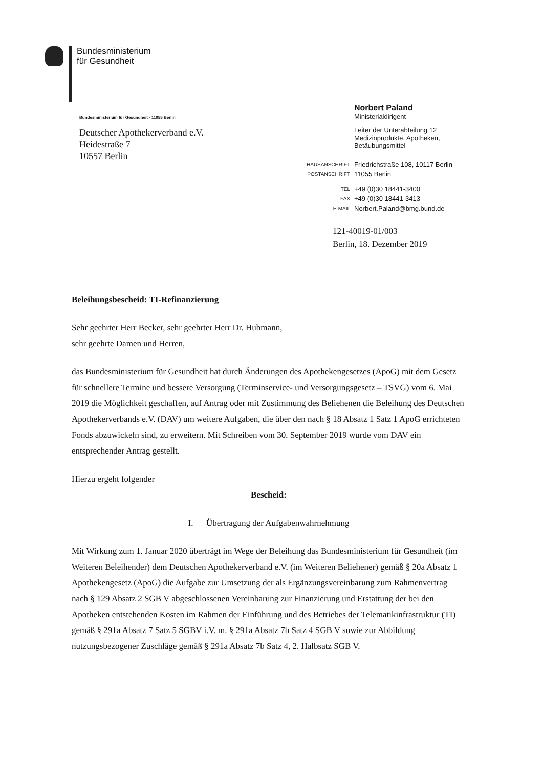Bundesministerium
für Gesundheit
Bundesministerium für Gesundheit · 11055 Berlin
Deutscher Apothekerverband e.V.
Heidestraße 7
10557 Berlin
| | Norbert Paland Ministerialdirigent |
| | Leiter der Unterabteilung 12 Medizinprodukte, Apotheken, Betäubungsmittel |
| HAUSANSCHRIFT | Friedrichstraße 108, 10117 Berlin |
| POSTANSCHRIFT | 11055 Berlin |
| TEL | +49 (0)30 18441-3400 |
| FAX | +49 (0)30 18441-3413 |
| E-MAIL | Norbert.Paland@bmg.bund.de |
121-40019-01/003
Berlin, 18. Dezember 2019
Beleihungsbescheid: TI-Refinanzierung
Sehr geehrter Herr Becker, sehr geehrter Herr Dr. Hubmann,
sehr geehrte Damen und Herren,
das Bundesministerium für Gesundheit hat durch Änderungen des Apothekengesetzes (ApoG) mit dem Gesetz für schnellere Termine und bessere Versorgung (Terminservice- und Versorgungsgesetz – TSVG) vom 6. Mai 2019 die Möglichkeit geschaffen, auf Antrag oder mit Zustimmung des Beliehenen die Beleihung des Deutschen Apothekerverbands e.V. (DAV) um weitere Aufgaben, die über den nach § 18 Absatz 1 Satz 1 ApoG errichteten Fonds abzuwickeln sind, zu erweitern. Mit Schreiben vom 30. September 2019 wurde vom DAV ein entsprechender Antrag gestellt.
Hierzu ergeht folgender
Bescheid:
I. Übertragung der Aufgabenwahrnehmung
Mit Wirkung zum 1. Januar 2020 überträgt im Wege der Beleihung das Bundesministerium für Gesundheit (im Weiteren Beleihender) dem Deutschen Apothekerverband e.V. (im Weiteren Beliehener) gemäß § 20a Absatz 1 Apothekengesetz (ApoG) die Aufgabe zur Umsetzung der als Ergänzungsvereinbarung zum Rahmenvertrag nach § 129 Absatz 2 SGB V abgeschlossenen Vereinbarung zur Finanzierung und Erstattung der bei den Apotheken entstehenden Kosten im Rahmen der Einführung und des Betriebes der Telematikinfrastruktur (TI) gemäß § 291a Absatz 7 Satz 5 SGBV i.V. m. § 291a Absatz 7b Satz 4 SGB V sowie zur Abbildung nutzungsbezogener Zuschläge gemäß § 291a Absatz 7b Satz 4, 2. Halbsatz SGB V.